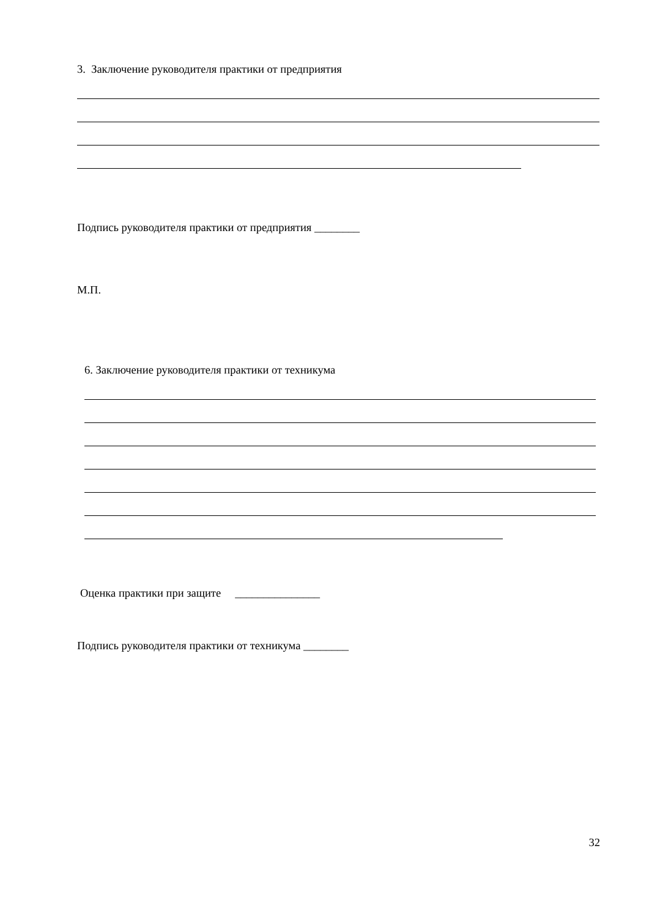3. Заключение руководителя практики от предприятия
Подпись руководителя практики от предприятия ________
М.П.
6. Заключение руководителя практики от техникума
Оценка практики при защите _______________
Подпись руководителя практики от техникума ________
32